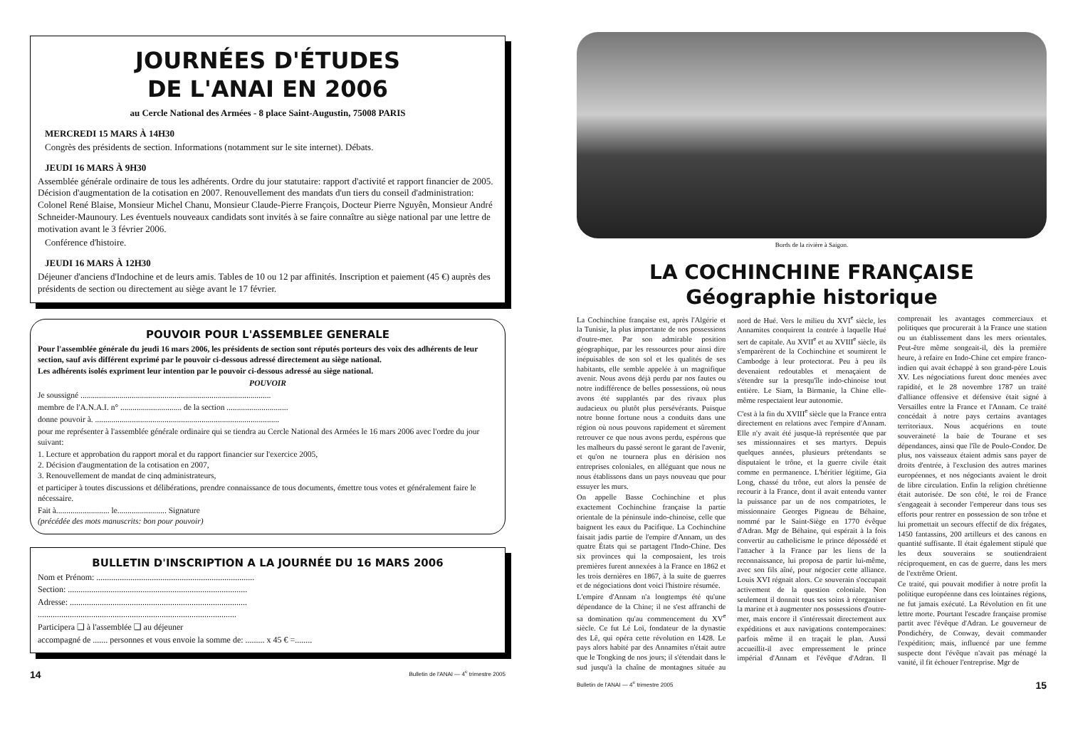JOURNÉES D'ÉTUDES
DE L'ANAI EN 2006
au Cercle National des Armées - 8 place Saint-Augustin, 75008 PARIS
MERCREDI 15 MARS À 14H30
Congrès des présidents de section. Informations (notamment sur le site internet). Débats.
JEUDI 16 MARS À 9H30
Assemblée générale ordinaire de tous les adhérents. Ordre du jour statutaire: rapport d'activité et rapport financier de 2005. Décision d'augmentation de la cotisation en 2007. Renouvellement des mandats d'un tiers du conseil d'administration: Colonel René Blaise, Monsieur Michel Chanu, Monsieur Claude-Pierre François, Docteur Pierre Nguyên, Monsieur André Schneider-Maunoury. Les éventuels nouveaux candidats sont invités à se faire connaître au siège national par une lettre de motivation avant le 3 février 2006.
Conférence d'histoire.
JEUDI 16 MARS À 12H30
Déjeuner d'anciens d'Indochine et de leurs amis. Tables de 10 ou 12 par affinités. Inscription et paiement (45 €) auprès des présidents de section ou directement au siège avant le 17 février.
POUVOIR POUR L'ASSEMBLEE GENERALE
Pour l'assemblée générale du jeudi 16 mars 2006, les présidents de section sont réputés porteurs des voix des adhérents de leur section, sauf avis différent exprimé par le pouvoir ci-dessous adressé directement au siège national.
Les adhérents isolés expriment leur intention par le pouvoir ci-dessous adressé au siège national.
POUVOIR
Je soussigné .............................................................................................
membre de l'A.N.A.I. n° .............................. de la section ..............................
donne pouvoir à. ..........................................................................................
pour me représenter à l'assemblée générale ordinaire qui se tiendra au Cercle National des Armées le 16 mars 2006 avec l'ordre du jour suivant:
1. Lecture et approbation du rapport moral et du rapport financier sur l'exercice 2005,
2. Décision d'augmentation de la cotisation en 2007,
3. Renouvellement de mandat de cinq administrateurs,
et participer à toutes discussions et délibérations, prendre connaissance de tous documents, émettre tous votes et généralement faire le nécessaire.
Fait à.......................... le........................ Signature
(précédée des mots manuscrits: bon pour pouvoir)
BULLETIN D'INSCRIPTION A LA JOURNÉE DU 16 MARS 2006
Nom et Prénom: ..........................................................................
Section: ....................................................................................
Adresse: ...................................................................................
.............................................................................................
Participera ❑ à l'assemblée ❑ au déjeuner
accompagné de ....... personnes et vous envoie la somme de: ......... x 45 € =........
14 Bulletin de l'ANAI — 4<sup>e</sup> trimestre 2005
Bords de la rivière à Saigon.
LA COCHINCHINE FRANÇAISE
Géographie historique
La Cochinchine française est, après l'Algérie et la Tunisie, la plus importante de nos possessions d'outre-mer. Par son admirable position géographique, par les ressources pour ainsi dire inépuisables de son sol et les qualités de ses habitants, elle semble appelée à un magnifique avenir. Nous avons déjà perdu par nos fautes ou notre indifférence de belles possessions, où nous avons été supplantés par des rivaux plus audacieux ou plutôt plus persévérants. Puisque notre bonne fortune nous a conduits dans une région où nous pouvons rapidement et sûrement retrouver ce que nous avons perdu, espérons que les malheurs du passé seront le garant de l'avenir, et qu'on ne tournera plus en dérision nos entreprises coloniales, en alléguant que nous ne nous établissons dans un pays nouveau que pour essuyer les murs.
On appelle Basse Cochinchine et plus exactement Cochinchine française la partie orientale de la péninsule indo-chinoise, celle que baignent les eaux du Pacifique. La Cochinchine faisait jadis partie de l'empire d'Annam, un des quatre États qui se partagent l'Indo-Chine. Des six provinces qui la composaient, les trois premières furent annexées à la France en 1862 et les trois dernières en 1867, à la suite de guerres et de négociations dont voici l'histoire résumée.
L'empire d'Annam n'a longtemps été qu'une dépendance de la Chine; il ne s'est affranchi de sa domination qu'au commencement du XV<sup>e</sup> siècle. Ce fut Lé Loï, fondateur de la dynastie des Lê, qui opéra cette révolution en 1428. Le pays alors habité par des Annamites n'était autre que le Tongking de nos jours; il s'étendait dans le sud jusqu'à la chaîne de montagnes située au nord de Hué. Vers le milieu du XVI<sup>e</sup> siècle, les Annamites conquirent la contrée à laquelle Hué sert de capitale. Au XVII<sup>e</sup> et au XVIII<sup>e</sup> siècle, ils s'emparèrent de la Cochinchine et soumirent le Cambodge à leur protectorat. Peu à peu ils devenaient redoutables et menaçaient de s'étendre sur la presqu'île indo-chinoise tout entière. Le Siam, la Birmanie, la Chine elle-même respectaient leur autonomie.
C'est à la fin du XVIII<sup>e</sup> siècle que la France entra directement en relations avec l'empire d'Annam. Elle n'y avait été jusque-là représentée que par ses missionnaires et ses martyrs. Depuis quelques années, plusieurs prétendants se disputaient le trône, et la guerre civile était comme en permanence. L'héritier légitime, Gia Long, chassé du trône, eut alors la pensée de recourir à la France, dont il avait entendu vanter la puissance par un de nos compatriotes, le missionnaire Georges Pigneau de Béhaine, nommé par le Saint-Siège en 1770 évêque d'Adran. Mgr de Béhaine, qui espérait à la fois convertir au catholicisme le prince dépossédé et l'attacher à la France par les liens de la reconnaissance, lui proposa de partir lui-même, avec son fils aîné, pour négocier cette alliance. Louis XVI régnait alors. Ce souverain s'occupait activement de la question coloniale. Non seulement il donnait tous ses soins à réorganiser la marine et à augmenter nos possessions d'outre-mer, mais encore il s'intéressait directement aux expéditions et aux navigations contemporaines: parfois même il en traçait le plan. Aussi accueillit-il avec empressement le prince impérial d'Annam et l'évêque d'Adran. Il comprenait les avantages commerciaux et politiques que procurerait à la France une station ou un établissement dans les mers orientales. Peut-être même songeait-il, dès la première heure, à refaire en Indo-Chine cet empire franco-indien qui avait échappé à son grand-père Louis XV. Les négociations furent donc menées avec rapidité, et le 28 novembre 1787 un traité d'alliance offensive et défensive était signé à Versailles entre la France et l'Annam. Ce traité concédait à notre pays certains avantages territoriaux. Nous acquérions en toute souveraineté la baie de Tourane et ses dépendances, ainsi que l'île de Poulo-Condor. De plus, nos vaisseaux étaient admis sans payer de droits d'entrée, à l'exclusion des autres marines européennes, et nos négociants avaient le droit de libre circulation. Enfin la religion chrétienne était autorisée. De son côté, le roi de France s'engageait à seconder l'empereur dans tous ses efforts pour rentrer en possession de son trône et lui promettait un secours effectif de dix frégates, 1450 fantassins, 200 artilleurs et des canons en quantité suffisante. Il était également stipulé que les deux souverains se soutiendraient réciproquement, en cas de guerre, dans les mers de l'extrême Orient.
Ce traité, qui pouvait modifier à notre profit la politique européenne dans ces lointaines régions, ne fut jamais exécuté. La Révolution en fit une lettre morte. Pourtant l'escadre française promise partit avec l'évêque d'Adran. Le gouverneur de Pondichéry, de Conway, devait commander l'expédition; mais, influencé par une femme suspecte dont l'évêque n'avait pas ménagé la vanité, il fit échouer l'entreprise. Mgr de
Bulletin de l'ANAI — 4<sup>e</sup> trimestre 2005 15